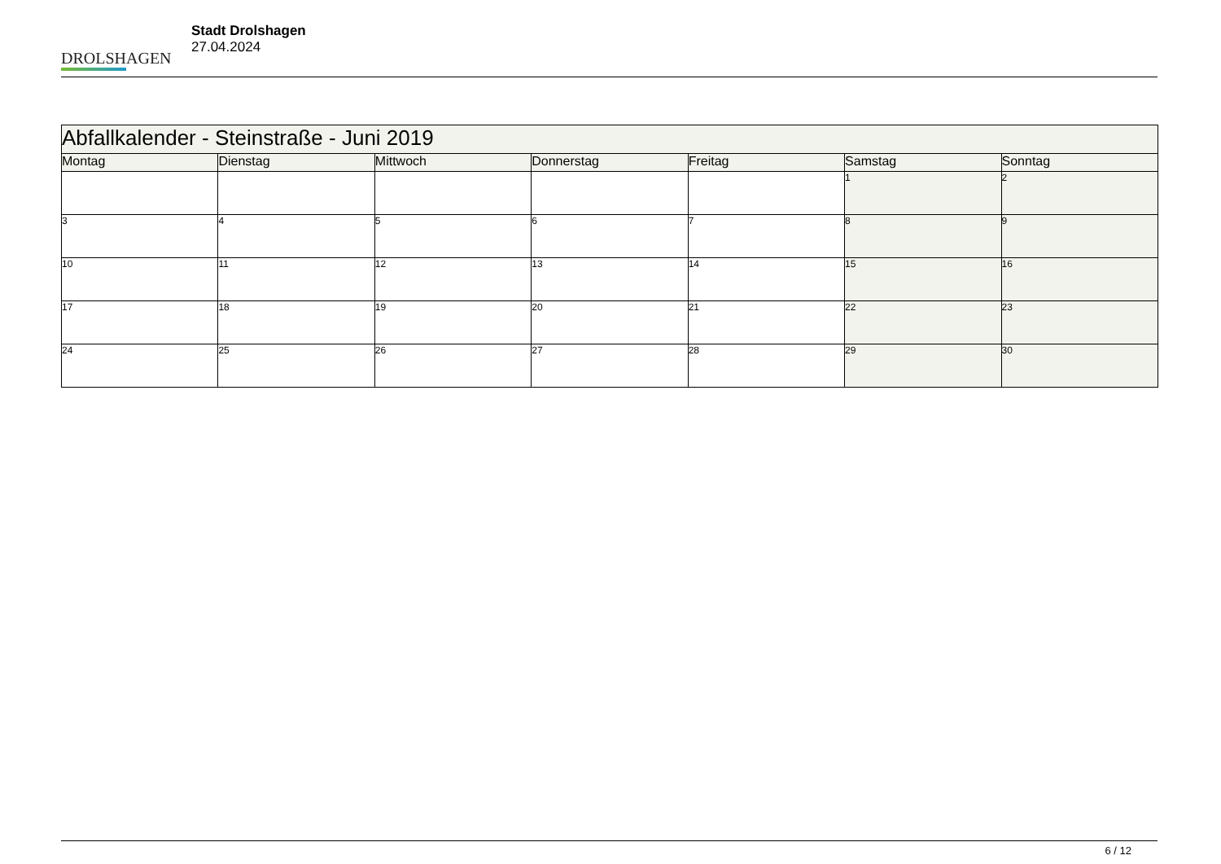DROLSHAGEN
Stadt Drolshagen
27.04.2024
| Abfallkalender - Steinstraße - Juni 2019 | | | | | | |
| Montag | Dienstag | Mittwoch | Donnerstag | Freitag | Samstag | Sonntag |
| | | | | | 1 | 2 |
| 3 | 4 | 5 | 6 | 7 | 8 | 9 |
| 10 | 11 | 12 | 13 | 14 | 15 | 16 |
| 17 | 18 | 19 | 20 | 21 | 22 | 23 |
| 24 | 25 | 26 | 27 | 28 | 29 | 30 |
6 / 12